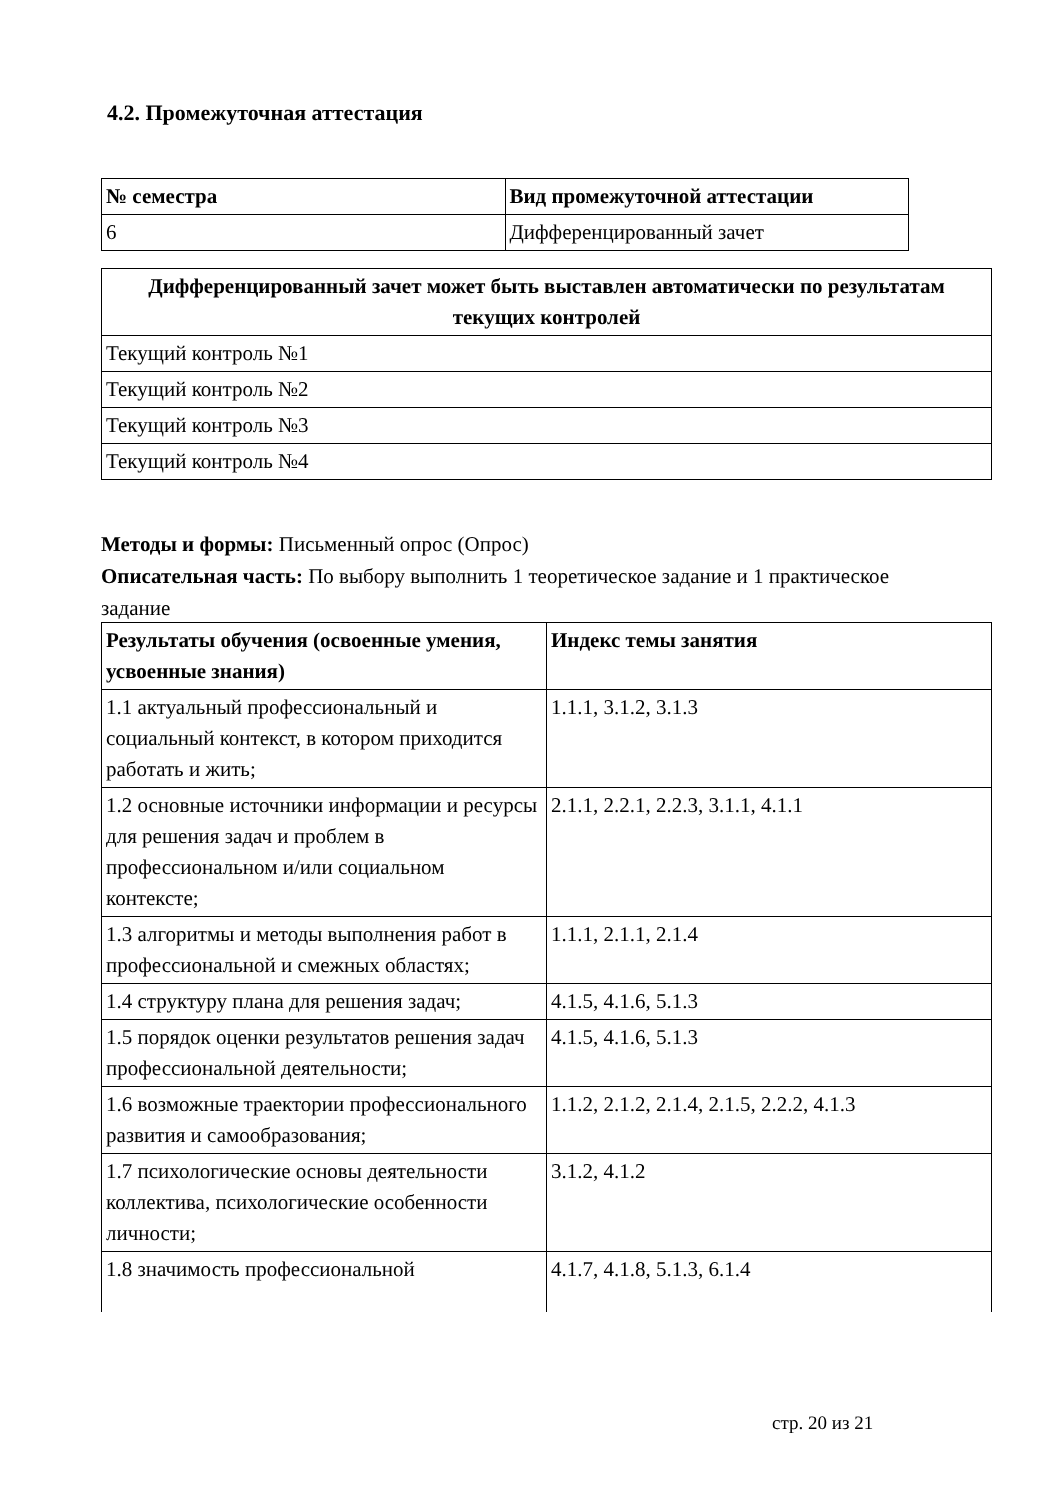4.2. Промежуточная аттестация
| № семестра | Вид промежуточной аттестации |
| --- | --- |
| 6 | Дифференцированный зачет |
| Дифференцированный зачет может быть выставлен автоматически по результатам текущих контролей |
| --- |
| Текущий контроль №1 |
| Текущий контроль №2 |
| Текущий контроль №3 |
| Текущий контроль №4 |
Методы и формы: Письменный опрос (Опрос)
Описательная часть: По выбору выполнить 1 теоретическое задание и 1 практическое задание
| Результаты обучения (освоенные умения, усвоенные знания) | Индекс темы занятия |
| --- | --- |
| 1.1 актуальный профессиональный и социальный контекст, в котором приходится работать и жить; | 1.1.1, 3.1.2, 3.1.3 |
| 1.2 основные источники информации и ресурсы для решения задач и проблем в профессиональном и/или социальном контексте; | 2.1.1, 2.2.1, 2.2.3, 3.1.1, 4.1.1 |
| 1.3 алгоритмы и методы выполнения работ в профессиональной и смежных областях; | 1.1.1, 2.1.1, 2.1.4 |
| 1.4 структуру плана для решения задач; | 4.1.5, 4.1.6, 5.1.3 |
| 1.5 порядок оценки результатов решения задач профессиональной деятельности; | 4.1.5, 4.1.6, 5.1.3 |
| 1.6 возможные траектории профессионального развития и самообразования; | 1.1.2, 2.1.2, 2.1.4, 2.1.5, 2.2.2, 4.1.3 |
| 1.7 психологические основы деятельности коллектива, психологические особенности личности; | 3.1.2, 4.1.2 |
| 1.8 значимость профессиональной | 4.1.7, 4.1.8, 5.1.3, 6.1.4 |
стр. 20 из 21